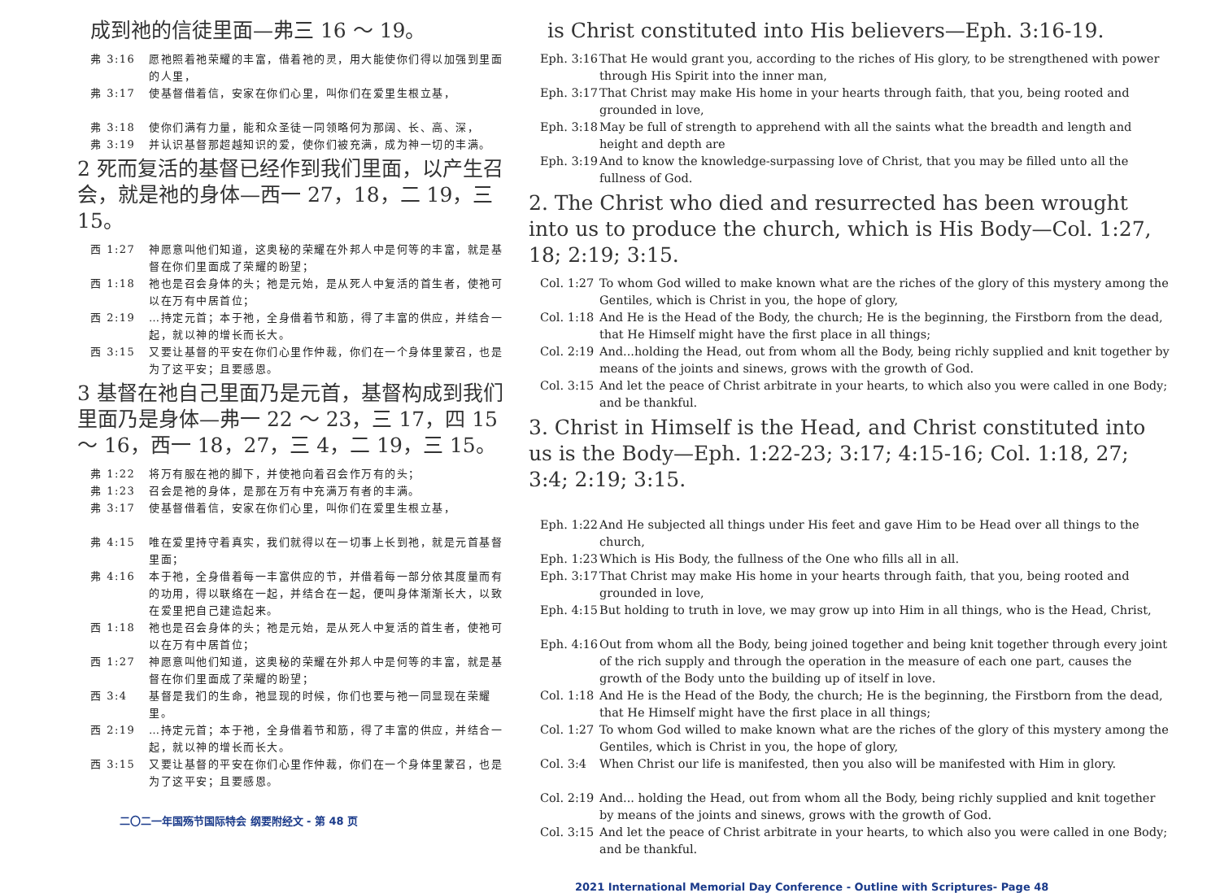成到祂的信徒里面—弗三 16 ～ 19。
弗 3:16 愿祂照着祂荣耀的丰富，借着祂的灵，用大能使你们得以加强到里面的人里，
弗 3:17 使基督借着信，安家在你们心里，叫你们在爱里生根立基，
弗 3:18 使你们满有力量，能和众圣徒一同领略何为那阔、长、高、深，
弗 3:19 并认识基督那超越知识的爱，使你们被充满，成为神一切的丰满。
2 死而复活的基督已经作到我们里面，以产生召会，就是祂的身体—西一 27，18，二 19，三 15。
西 1:27 神愿意叫他们知道，这奥秘的荣耀在外邦人中是何等的丰富，就是基督在你们里面成了荣耀的盼望；
西 1:18 祂也是召会身体的头；祂是元始，是从死人中复活的首生者，使祂可以在万有中居首位；
西 2:19 …持定元首；本于祂，全身借着节和筋，得了丰富的供应，并结合一起，就以神的增长而长大。
西 3:15 又要让基督的平安在你们心里作仲裁，你们在一个身体里蒙召，也是为了这平安；且要感恩。
3 基督在祂自己里面乃是元首，基督构成到我们里面乃是身体—弗一 22 ～ 23，三 17，四 15 ～ 16，西一 18，27，三 4，二 19，三 15。
弗 1:22 将万有服在祂的脚下，并使祂向着召会作万有的头；
弗 1:23 召会是祂的身体，是那在万有中充满万有者的丰满。
弗 3:17 使基督借着信，安家在你们心里，叫你们在爱里生根立基，
弗 4:15 唯在爱里持守着真实，我们就得以在一切事上长到祂，就是元首基督里面；
弗 4:16 本于祂，全身借着每一丰富供应的节，并借着每一部分依其度量而有的功用，得以联络在一起，并结合在一起，便叫身体渐渐长大，以致在爱里把自己建造起来。
西 1:18 祂也是召会身体的头；祂是元始，是从死人中复活的首生者，使祂可以在万有中居首位；
西 1:27 神愿意叫他们知道，这奥秘的荣耀在外邦人中是何等的丰富，就是基督在你们里面成了荣耀的盼望；
西 3:4 基督是我们的生命，祂显现的时候，你们也要与祂一同显现在荣耀里。
西 2:19 …持定元首；本于祂，全身借着节和筋，得了丰富的供应，并结合一起，就以神的增长而长大。
西 3:15 又要让基督的平安在你们心里作仲裁，你们在一个身体里蒙召，也是为了这平安；且要感恩。
二〇二一年国殇节国际特会 纲要附经文 - 第 48 页
is Christ constituted into His believers—Eph. 3:16-19.
Eph. 3:16 That He would grant you, according to the riches of His glory, to be strengthened with power through His Spirit into the inner man,
Eph. 3:17 That Christ may make His home in your hearts through faith, that you, being rooted and grounded in love,
Eph. 3:18 May be full of strength to apprehend with all the saints what the breadth and length and height and depth are
Eph. 3:19 And to know the knowledge-surpassing love of Christ, that you may be filled unto all the fullness of God.
2. The Christ who died and resurrected has been wrought into us to produce the church, which is His Body—Col. 1:27, 18; 2:19; 3:15.
Col. 1:27 To whom God willed to make known what are the riches of the glory of this mystery among the Gentiles, which is Christ in you, the hope of glory,
Col. 1:18 And He is the Head of the Body, the church; He is the beginning, the Firstborn from the dead, that He Himself might have the first place in all things;
Col. 2:19 And...holding the Head, out from whom all the Body, being richly supplied and knit together by means of the joints and sinews, grows with the growth of God.
Col. 3:15 And let the peace of Christ arbitrate in your hearts, to which also you were called in one Body; and be thankful.
3. Christ in Himself is the Head, and Christ constituted into us is the Body—Eph. 1:22-23; 3:17; 4:15-16; Col. 1:18, 27; 3:4; 2:19; 3:15.
Eph. 1:22 And He subjected all things under His feet and gave Him to be Head over all things to the church,
Eph. 1:23 Which is His Body, the fullness of the One who fills all in all.
Eph. 3:17 That Christ may make His home in your hearts through faith, that you, being rooted and grounded in love,
Eph. 4:15 But holding to truth in love, we may grow up into Him in all things, who is the Head, Christ,
Eph. 4:16 Out from whom all the Body, being joined together and being knit together through every joint of the rich supply and through the operation in the measure of each one part, causes the growth of the Body unto the building up of itself in love.
Col. 1:18 And He is the Head of the Body, the church; He is the beginning, the Firstborn from the dead, that He Himself might have the first place in all things;
Col. 1:27 To whom God willed to make known what are the riches of the glory of this mystery among the Gentiles, which is Christ in you, the hope of glory,
Col. 3:4 When Christ our life is manifested, then you also will be manifested with Him in glory.
Col. 2:19 And... holding the Head, out from whom all the Body, being richly supplied and knit together by means of the joints and sinews, grows with the growth of God.
Col. 3:15 And let the peace of Christ arbitrate in your hearts, to which also you were called in one Body; and be thankful.
2021 International Memorial Day Conference - Outline with Scriptures- Page 48